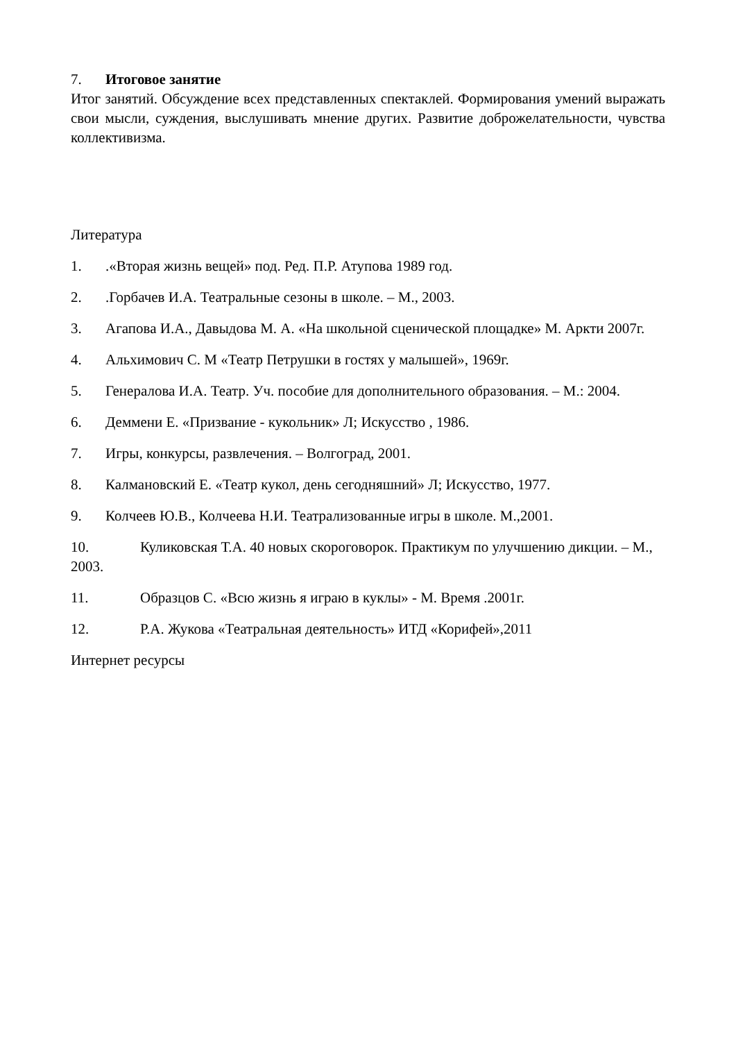7. Итоговое занятие
Итог занятий. Обсуждение всех представленных спектаклей. Формирования умений выражать свои мысли, суждения, выслушивать мнение других. Развитие доброжелательности, чувства коллективизма.
Литература
1..«Вторая жизнь вещей» под. Ред. П.Р. Атупова 1989 год.
2..Горбачев И.А. Театральные сезоны в школе. – М., 2003.
3. Агапова И.А., Давыдова М. А. «На школьной сценической площадке» М. Аркти 2007г.
4. Альхимович С. М «Театр Петрушки в гостях у малышей», 1969г.
5. Генералова И.А. Театр. Уч. пособие для дополнительного образования. – М.: 2004.
6. Деммени Е. «Призвание - кукольник» Л; Искусство , 1986.
7. Игры, конкурсы, развлечения. – Волгоград, 2001.
8. Калмановский Е. «Театр кукол, день сегодняшний» Л; Искусство, 1977.
9. Колчеев Ю.В., Колчеева Н.И. Театрализованные игры в школе. М.,2001.
10. Куликовская Т.А. 40 новых скороговорок. Практикум по улучшению дикции. – М., 2003.
11. Образцов С. «Всю жизнь я играю в куклы» - М. Время .2001г.
12. Р.А. Жукова «Театральная деятельность» ИТД «Корифей»,2011
Интернет ресурсы